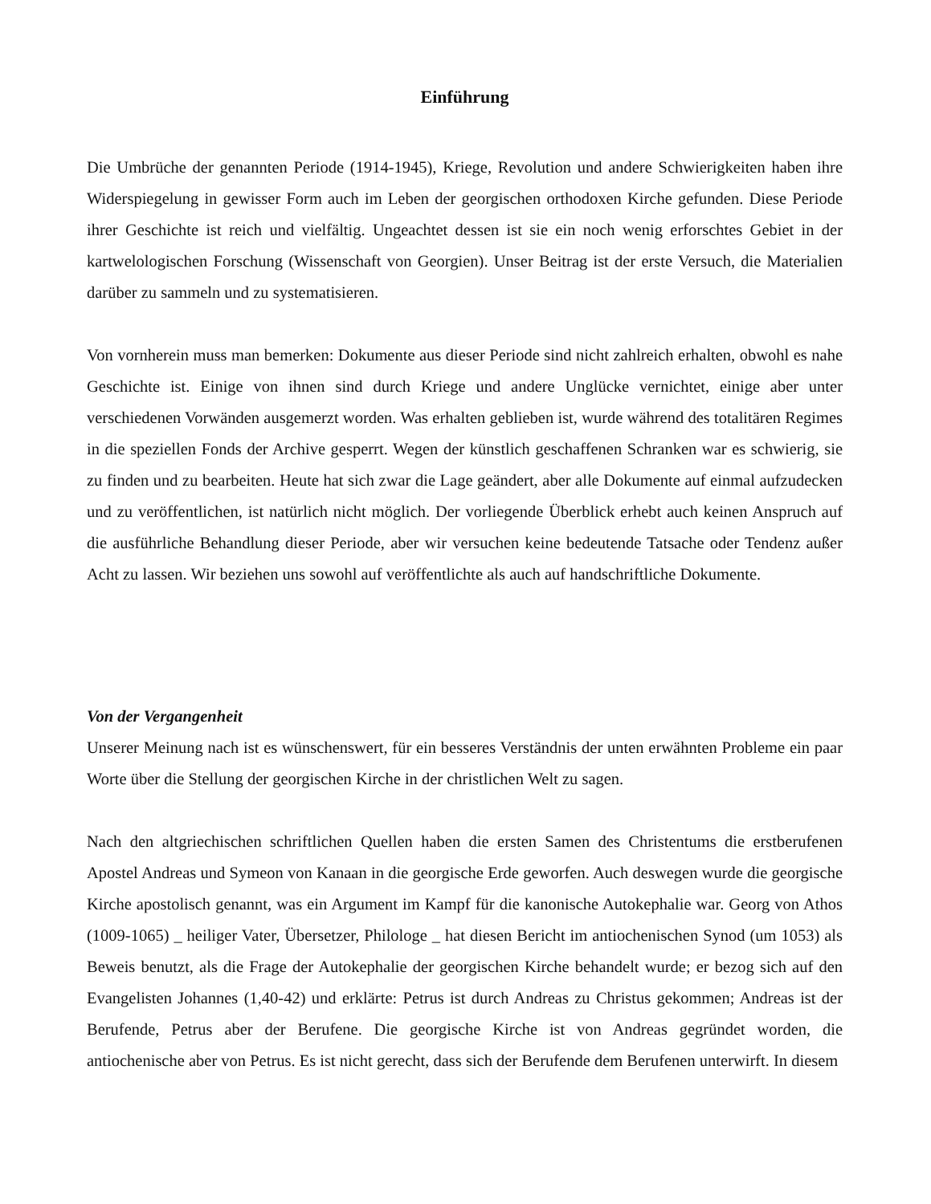Einführung
Die Umbrüche der genannten Periode (1914-1945), Kriege, Revolution und andere Schwierigkeiten haben ihre Widerspiegelung in gewisser Form auch im Leben der georgischen orthodoxen Kirche gefunden. Diese Periode ihrer Geschichte ist reich und vielfältig. Ungeachtet dessen ist sie ein noch wenig erforschtes Gebiet in der kartwelologischen Forschung (Wissenschaft von Georgien). Unser Beitrag ist der erste Versuch, die Materialien darüber zu sammeln und zu systematisieren.
Von vornherein muss man bemerken: Dokumente aus dieser Periode sind nicht zahlreich erhalten, obwohl es nahe Geschichte ist. Einige von ihnen sind durch Kriege und andere Unglücke vernichtet, einige aber unter verschiedenen Vorwänden ausgemerzt worden. Was erhalten geblieben ist, wurde während des totalitären Regimes in die speziellen Fonds der Archive gesperrt. Wegen der künstlich geschaffenen Schranken war es schwierig, sie zu finden und zu bearbeiten. Heute hat sich zwar die Lage geändert, aber alle Dokumente auf einmal aufzudecken und zu veröffentlichen, ist natürlich nicht möglich. Der vorliegende Überblick erhebt auch keinen Anspruch auf die ausführliche Behandlung dieser Periode, aber wir versuchen keine bedeutende Tatsache oder Tendenz außer Acht zu lassen. Wir beziehen uns sowohl auf veröffentlichte als auch auf handschriftliche Dokumente.
Von der Vergangenheit
Unserer Meinung nach ist es wünschenswert, für ein besseres Verständnis der unten erwähnten Probleme ein paar Worte über die Stellung der georgischen Kirche in der christlichen Welt zu sagen.
Nach den altgriechischen schriftlichen Quellen haben die ersten Samen des Christentums die erstberufenen Apostel Andreas und Symeon von Kanaan in die georgische Erde geworfen. Auch deswegen wurde die georgische Kirche apostolisch genannt, was ein Argument im Kampf für die kanonische Autokephalie war. Georg von Athos (1009-1065) _ heiliger Vater, Übersetzer, Philologe _ hat diesen Bericht im antiochenischen Synod (um 1053) als Beweis benutzt, als die Frage der Autokephalie der georgischen Kirche behandelt wurde; er bezog sich auf den Evangelisten Johannes (1,40-42) und erklärte: Petrus ist durch Andreas zu Christus gekommen; Andreas ist der Berufende, Petrus aber der Berufene. Die georgische Kirche ist von Andreas gegründet worden, die antiochenische aber von Petrus. Es ist nicht gerecht, dass sich der Berufende dem Berufenen unterwirft. In diesem